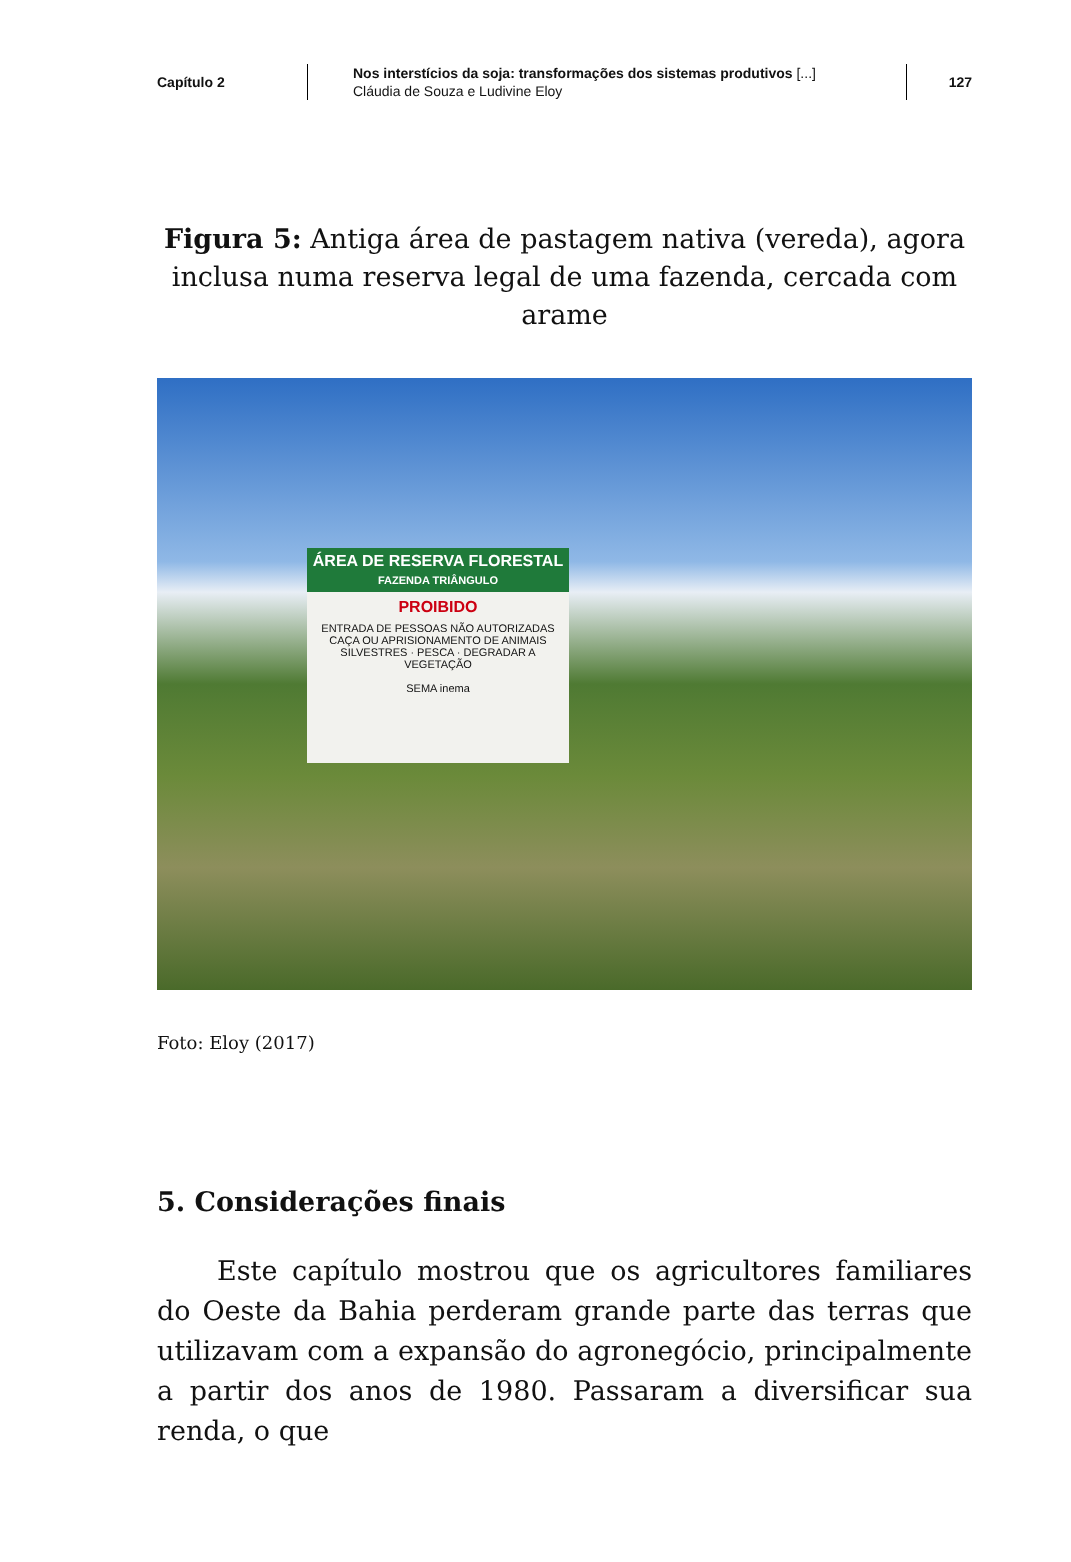Capítulo 2
Nos interstícios da soja: transformações dos sistemas produtivos [...]
Cláudia de Souza e Ludivine Eloy
127
Figura 5: Antiga área de pastagem nativa (vereda), agora inclusa numa reserva legal de uma fazenda, cercada com arame
ÁREA DE RESERVA FLORESTAL
FAZENDA TRIÂNGULO
PROIBIDO
ENTRADA DE PESSOAS NÃO AUTORIZADAS
CAÇA OU APRISIONAMENTO DE ANIMAIS SILVESTRES · PESCA · DEGRADAR A VEGETAÇÃO
SEMA inema
Foto: Eloy (2017)
5. Considerações finais
Este capítulo mostrou que os agricultores familiares do Oeste da Bahia perderam grande parte das terras que utiliza­vam com a expansão do agronegócio, principalmente a partir dos anos de 1980. Passaram a diversificar sua renda, o que